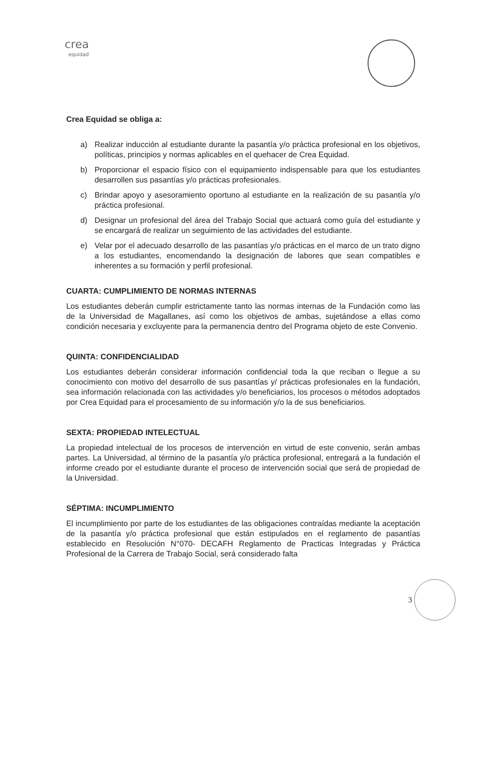crea
equidad
Crea Equidad se obliga a:
a) Realizar inducción al estudiante durante la pasantía y/o práctica profesional en los objetivos, políticas, principios y normas aplicables en el quehacer de Crea Equidad.
b) Proporcionar el espacio físico con el equipamiento indispensable para que los estudiantes desarrollen sus pasantías y/o prácticas profesionales.
c) Brindar apoyo y asesoramiento oportuno al estudiante en la realización de su pasantía y/o práctica profesional.
d) Designar un profesional del área del Trabajo Social que actuará como guía del estudiante y se encargará de realizar un seguimiento de las actividades del estudiante.
e) Velar por el adecuado desarrollo de las pasantías y/o prácticas en el marco de un trato digno a los estudiantes, encomendando la designación de labores que sean compatibles e inherentes a su formación y perfil profesional.
CUARTA: CUMPLIMIENTO DE NORMAS INTERNAS
Los estudiantes deberán cumplir estrictamente tanto las normas internas de la Fundación como las de la Universidad de Magallanes, así como los objetivos de ambas, sujetándose a ellas como condición necesaria y excluyente para la permanencia dentro del Programa objeto de este Convenio.
QUINTA: CONFIDENCIALIDAD
Los estudiantes deberán considerar información confidencial toda la que reciban o llegue a su conocimiento con motivo del desarrollo de sus pasantías y/ prácticas profesionales en la fundación, sea información relacionada con las actividades y/o beneficiarios, los procesos o métodos adoptados por Crea Equidad para el procesamiento de su información y/o la de sus beneficiarios.
SEXTA: PROPIEDAD INTELECTUAL
La propiedad intelectual de los procesos de intervención en virtud de este convenio, serán ambas partes. La Universidad, al término de la pasantía y/o práctica profesional, entregará a la fundación el informe creado por el estudiante durante el proceso de intervención social que será de propiedad de la Universidad.
SÉPTIMA: INCUMPLIMIENTO
El incumplimiento por parte de los estudiantes de las obligaciones contraídas mediante la aceptación de la pasantía y/o práctica profesional que están estipulados en el reglamento de pasantías establecido en Resolución N°070- DECAFH Reglamento de Practicas Integradas y Práctica Profesional de la Carrera de Trabajo Social, será considerado falta
3